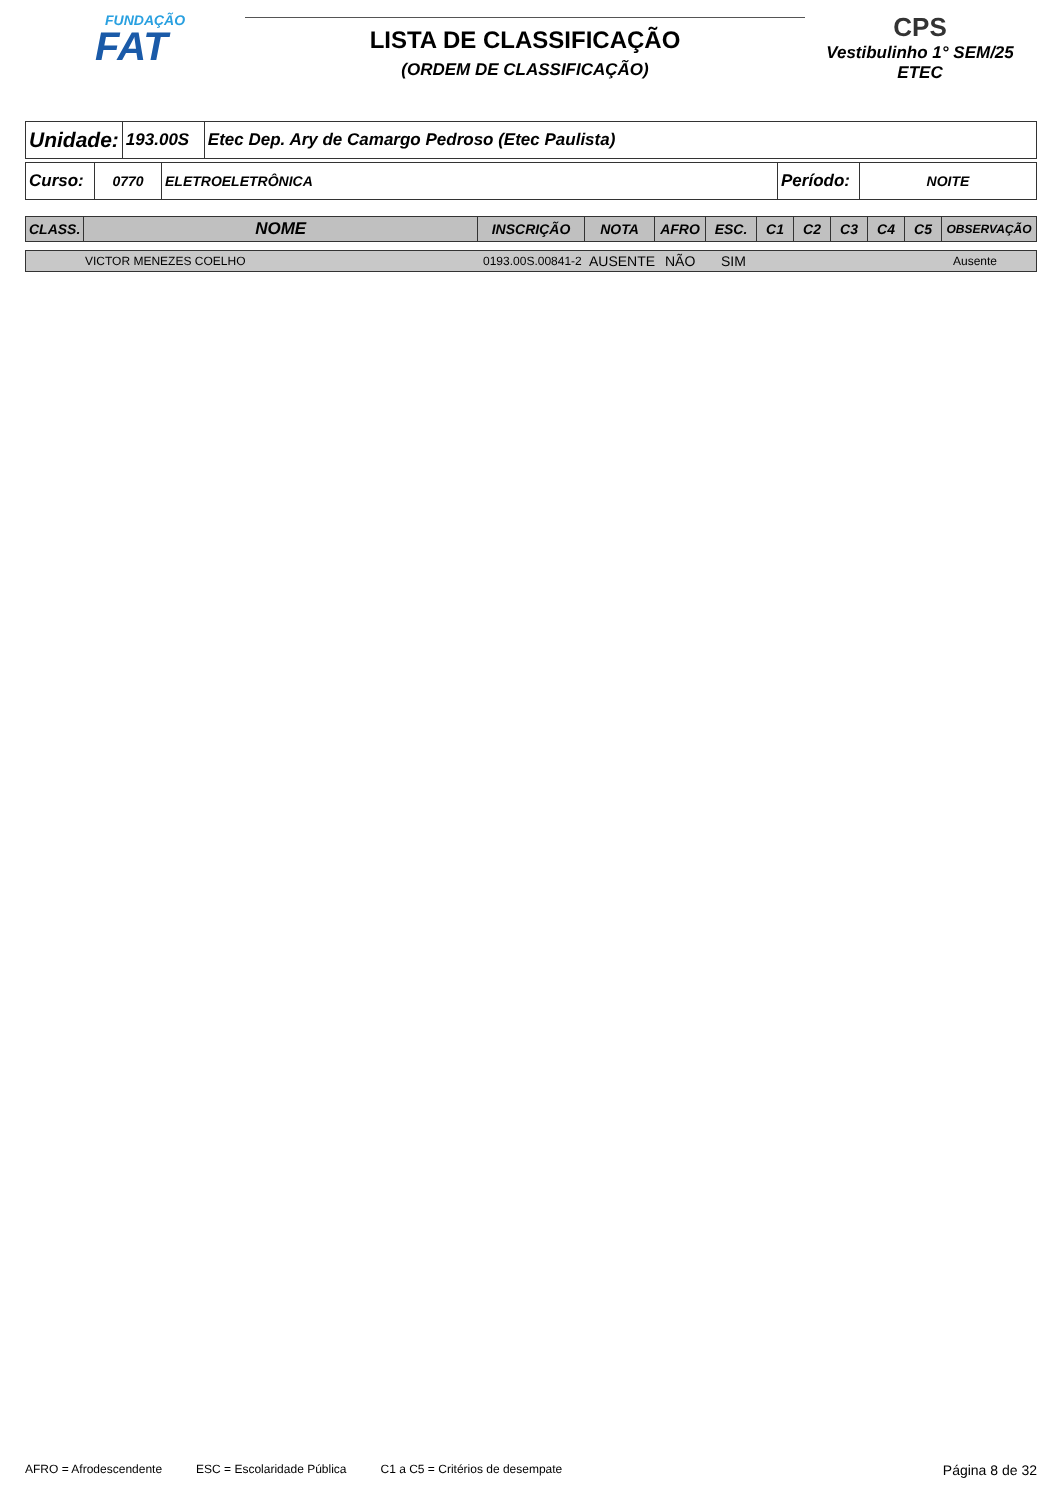FUNDAÇÃO
FAT
LISTA DE CLASSIFICAÇÃO
(ORDEM DE CLASSIFICAÇÃO)
CPS
Vestibulinho 1° SEM/25
ETEC
| Unidade: | 193.00S | Etec Dep. Ary de Camargo Pedroso (Etec Paulista) |
| Curso: | 0770 | ELETROELETRÔNICA | Período: | NOITE |
| CLASS. | NOME | INSCRIÇÃO | NOTA | AFRO | ESC. | C1 | C2 | C3 | C4 | C5 | OBSERVAÇÃO |
| --- | --- | --- | --- | --- | --- | --- | --- | --- | --- | --- | --- |
| | VICTOR MENEZES COELHO | 0193.00S.00841-2 | AUSENTE | NÃO | SIM | | Ausente |
AFRO = Afrodescendente ESC = Escolaridade Pública C1 a C5 = Critérios de desempate Página 8 de 32